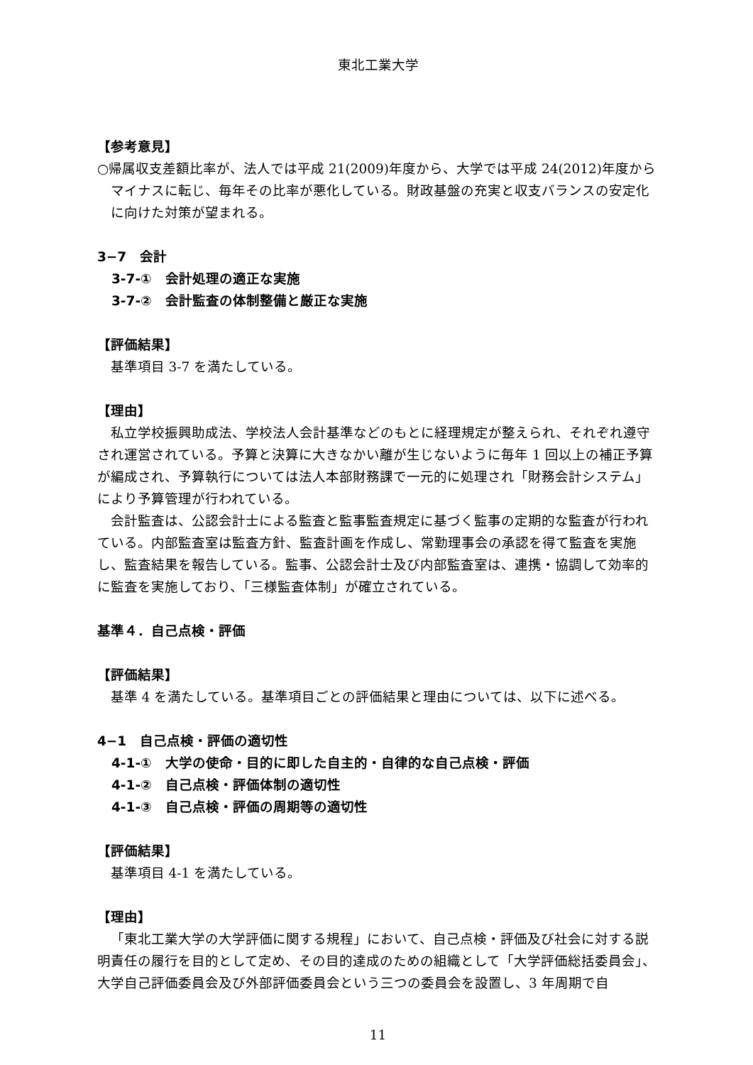東北工業大学
【参考意見】
○帰属収支差額比率が、法人では平成 21(2009)年度から、大学では平成 24(2012)年度からマイナスに転じ、毎年その比率が悪化している。財政基盤の充実と収支バランスの安定化に向けた対策が望まれる。
3−7　会計
3-7-①　会計処理の適正な実施
3-7-②　会計監査の体制整備と厳正な実施
【評価結果】
基準項目 3-7 を満たしている。
【理由】
私立学校振興助成法、学校法人会計基準などのもとに経理規定が整えられ、それぞれ遵守され運営されている。予算と決算に大きなかい離が生じないように毎年 1 回以上の補正予算が編成され、予算執行については法人本部財務課で一元的に処理され「財務会計システム」により予算管理が行われている。
会計監査は、公認会計士による監査と監事監査規定に基づく監事の定期的な監査が行われている。内部監査室は監査方針、監査計画を作成し、常勤理事会の承認を得て監査を実施し、監査結果を報告している。監事、公認会計士及び内部監査室は、連携・協調して効率的に監査を実施しており、「三様監査体制」が確立されている。
基準４．自己点検・評価
【評価結果】
基準 4 を満たしている。基準項目ごとの評価結果と理由については、以下に述べる。
4−1　自己点検・評価の適切性
4-1-①　大学の使命・目的に即した自主的・自律的な自己点検・評価
4-1-②　自己点検・評価体制の適切性
4-1-③　自己点検・評価の周期等の適切性
【評価結果】
基準項目 4-1 を満たしている。
【理由】
「東北工業大学の大学評価に関する規程」において、自己点検・評価及び社会に対する説明責任の履行を目的として定め、その目的達成のための組織として「大学評価総括委員会」、大学自己評価委員会及び外部評価委員会という三つの委員会を設置し、3 年周期で自
11